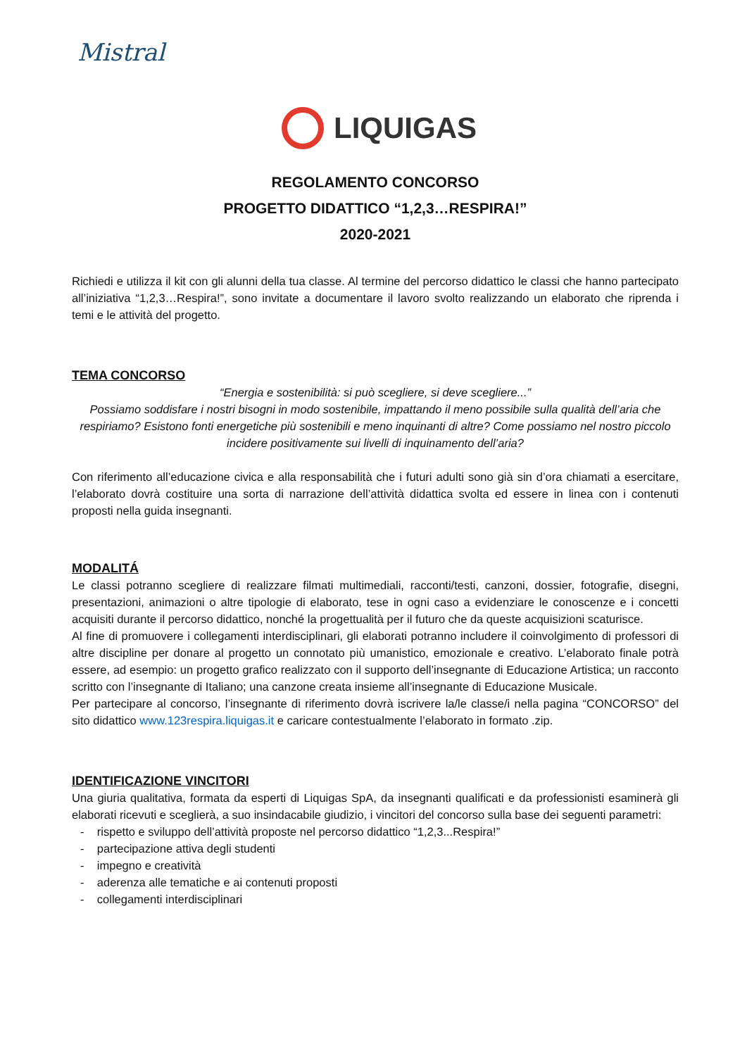Mistral
LIQUIGAS
REGOLAMENTO CONCORSO
PROGETTO DIDATTICO “1,2,3…RESPIRA!”
2020-2021
Richiedi e utilizza il kit con gli alunni della tua classe. Al termine del percorso didattico le classi che hanno partecipato all’iniziativa “1,2,3…Respira!”, sono invitate a documentare il lavoro svolto realizzando un elaborato che riprenda i temi e le attività del progetto.
TEMA CONCORSO
“Energia e sostenibilità: si può scegliere, si deve scegliere...”
Possiamo soddisfare i nostri bisogni in modo sostenibile, impattando il meno possibile sulla qualità dell’aria che respiriamo? Esistono fonti energetiche più sostenibili e meno inquinanti di altre? Come possiamo nel nostro piccolo incidere positivamente sui livelli di inquinamento dell’aria?
Con riferimento all’educazione civica e alla responsabilità che i futuri adulti sono già sin d’ora chiamati a esercitare, l’elaborato dovrà costituire una sorta di narrazione dell’attività didattica svolta ed essere in linea con i contenuti proposti nella guida insegnanti.
MODALITÁ
Le classi potranno scegliere di realizzare filmati multimediali, racconti/testi, canzoni, dossier, fotografie, disegni, presentazioni, animazioni o altre tipologie di elaborato, tese in ogni caso a evidenziare le conoscenze e i concetti acquisiti durante il percorso didattico, nonché la progettualità per il futuro che da queste acquisizioni scaturisce.
Al fine di promuovere i collegamenti interdisciplinari, gli elaborati potranno includere il coinvolgimento di professori di altre discipline per donare al progetto un connotato più umanistico, emozionale e creativo. L’elaborato finale potrà essere, ad esempio: un progetto grafico realizzato con il supporto dell’insegnante di Educazione Artistica; un racconto scritto con l’insegnante di Italiano; una canzone creata insieme all’insegnante di Educazione Musicale.
Per partecipare al concorso, l’insegnante di riferimento dovrà iscrivere la/le classe/i nella pagina “CONCORSO” del sito didattico www.123respira.liquigas.it e caricare contestualmente l’elaborato in formato .zip.
IDENTIFICAZIONE VINCITORI
Una giuria qualitativa, formata da esperti di Liquigas SpA, da insegnanti qualificati e da professionisti esaminerà gli elaborati ricevuti e sceglierà, a suo insindacabile giudizio, i vincitori del concorso sulla base dei seguenti parametri:
- rispetto e sviluppo dell’attività proposte nel percorso didattico “1,2,3...Respira!”
- partecipazione attiva degli studenti
- impegno e creatività
- aderenza alle tematiche e ai contenuti proposti
- collegamenti interdisciplinari